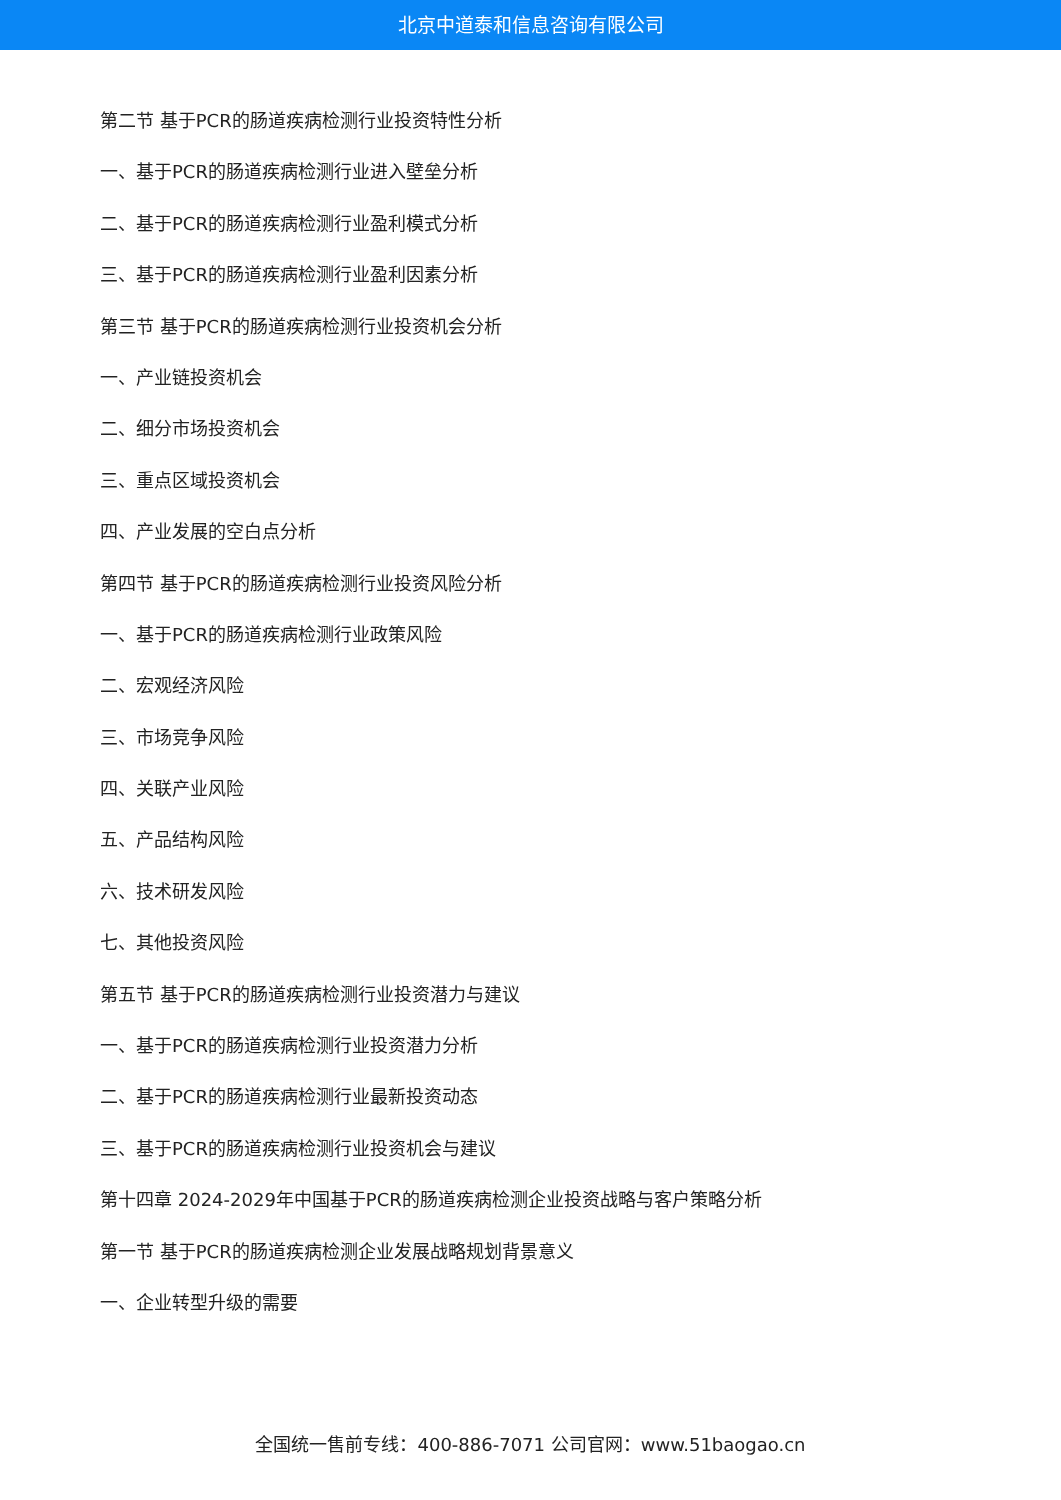北京中道泰和信息咨询有限公司
第二节 基于PCR的肠道疾病检测行业投资特性分析
一、基于PCR的肠道疾病检测行业进入壁垒分析
二、基于PCR的肠道疾病检测行业盈利模式分析
三、基于PCR的肠道疾病检测行业盈利因素分析
第三节 基于PCR的肠道疾病检测行业投资机会分析
一、产业链投资机会
二、细分市场投资机会
三、重点区域投资机会
四、产业发展的空白点分析
第四节 基于PCR的肠道疾病检测行业投资风险分析
一、基于PCR的肠道疾病检测行业政策风险
二、宏观经济风险
三、市场竞争风险
四、关联产业风险
五、产品结构风险
六、技术研发风险
七、其他投资风险
第五节 基于PCR的肠道疾病检测行业投资潜力与建议
一、基于PCR的肠道疾病检测行业投资潜力分析
二、基于PCR的肠道疾病检测行业最新投资动态
三、基于PCR的肠道疾病检测行业投资机会与建议
第十四章 2024-2029年中国基于PCR的肠道疾病检测企业投资战略与客户策略分析
第一节 基于PCR的肠道疾病检测企业发展战略规划背景意义
一、企业转型升级的需要
全国统一售前专线：400-886-7071 公司官网：www.51baogao.cn